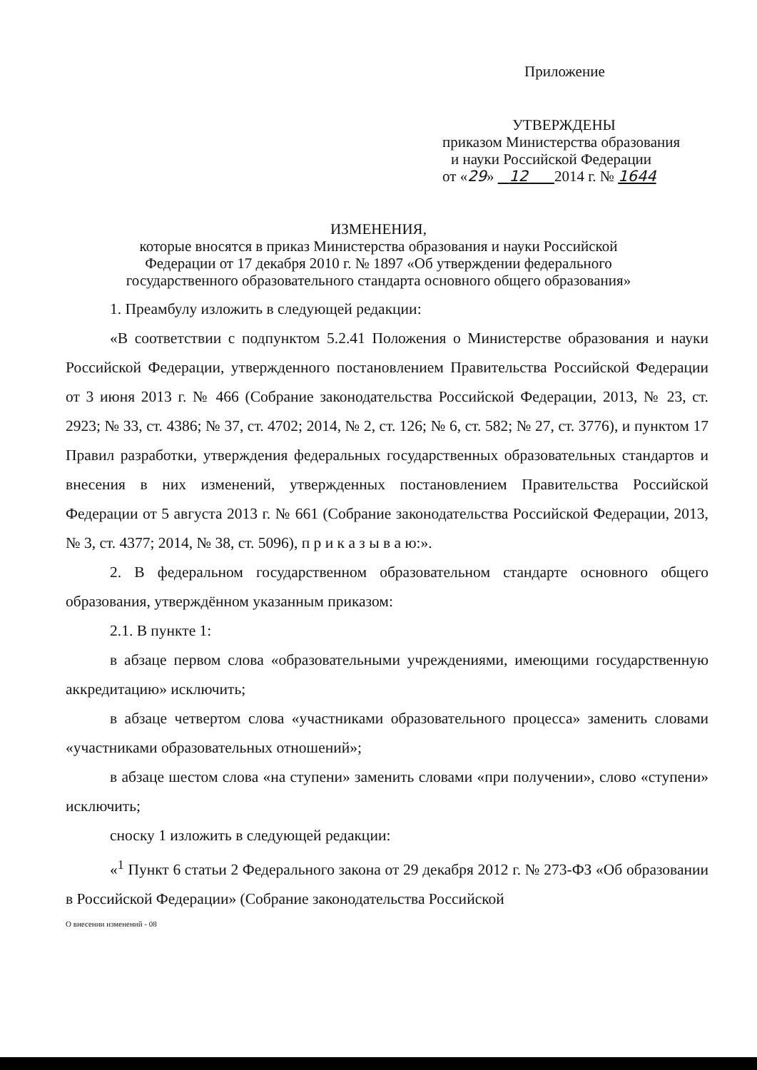Приложение
УТВЕРЖДЕНЫ
приказом Министерства образования
и науки Российской Федерации
от «29» 12 2014 г. № 1644
ИЗМЕНЕНИЯ,
которые вносятся в приказ Министерства образования и науки Российской
Федерации от 17 декабря 2010 г. № 1897 «Об утверждении федерального
государственного образовательного стандарта основного общего образования»
1. Преамбулу изложить в следующей редакции:
«В соответствии с подпунктом 5.2.41 Положения о Министерстве образования и науки Российской Федерации, утвержденного постановлением Правительства Российской Федерации от 3 июня 2013 г. № 466 (Собрание законодательства Российской Федерации, 2013, № 23, ст. 2923; № 33, ст. 4386; № 37, ст. 4702; 2014, № 2, ст. 126; № 6, ст. 582; № 27, ст. 3776), и пунктом 17 Правил разработки, утверждения федеральных государственных образовательных стандартов и внесения в них изменений, утвержденных постановлением Правительства Российской Федерации от 5 августа 2013 г. № 661 (Собрание законодательства Российской Федерации, 2013, № 3, ст. 4377; 2014, № 38, ст. 5096), п р и к а з ы в а ю:».
2. В федеральном государственном образовательном стандарте основного общего образования, утверждённом указанным приказом:
2.1. В пункте 1:
в абзаце первом слова «образовательными учреждениями, имеющими государственную аккредитацию» исключить;
в абзаце четвертом слова «участниками образовательного процесса» заменить словами «участниками образовательных отношений»;
в абзаце шестом слова «на ступени» заменить словами «при получении», слово «ступени» исключить;
сноску 1 изложить в следующей редакции:
«<sup>1</sup> Пункт 6 статьи 2 Федерального закона от 29 декабря 2012 г. № 273-ФЗ «Об образовании в Российской Федерации» (Собрание законодательства Российской
О внесении изменений - 08